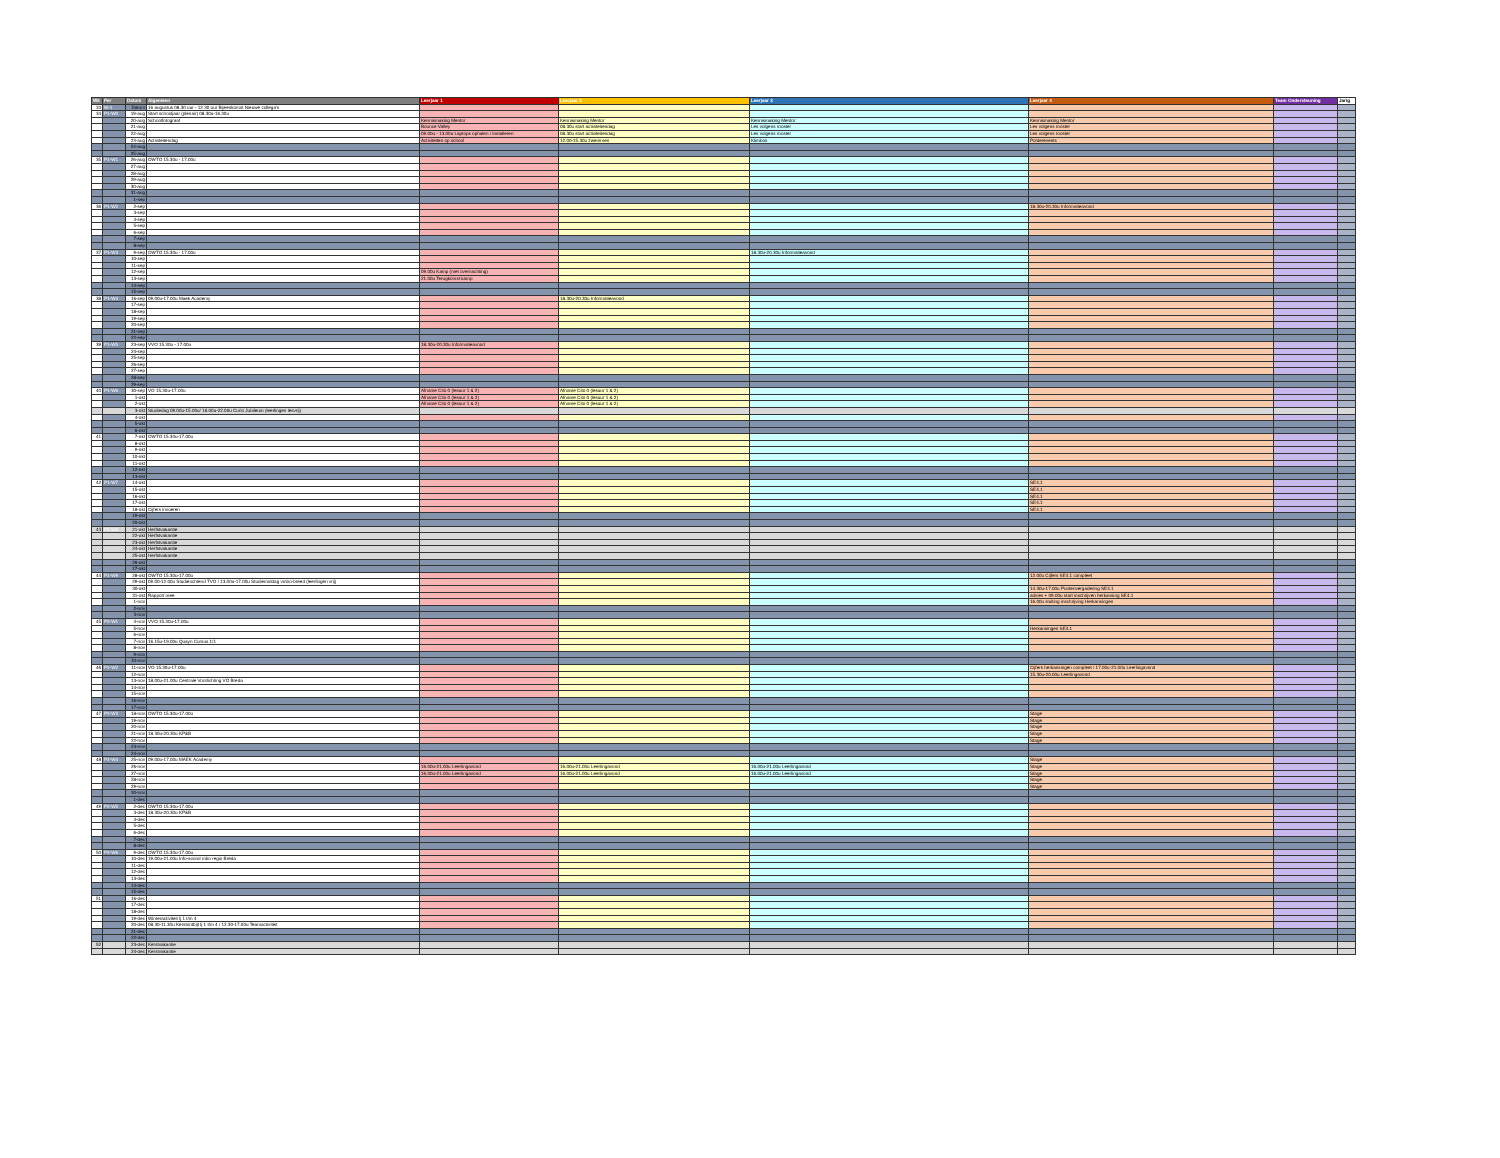| Wk | Per | Datum | Algemeen | Leerjaar 1 | Leerjaar 2 | Leerjaar 3 | Leerjaar 4 | Team Ondersteuning | Jarig |
| --- | --- | --- | --- | --- | --- | --- | --- | --- | --- |
| 33 | W-1 | Datum | 16 augustus 08.30 uur - 12.30 uur Bijeenkomst Nieuwe collega's | | | | | | |
| 34 | P1-W0 | 19-aug | Start schooljaar (plenair) 08.30u-16.30u | | | | | | |
| | | 20-aug | Schoolfotograaf | Kennismaking Mentor | Kennismaking Mentor | Kennismaking Mentor | Kennismaking Mentor | | |
| | | 21-aug | | Bounce Valley | 08.30u start activiteitendag | Les volgens rooster | Les volgens rooster | | |
| | | 22-aug | | 09.00u - 13.00u Laptops ophalen / Installeren | 08.30u start activiteitendag | Les volgens rooster | Les volgens rooster | | |
| | | 23-aug | Activiteitendag | Activiteiten op school | 12.00-15.30u zwemmen | Klimbos | Polderevents | | |
| | | 24-aug | | | | | | | |
| | | 25-aug | | | | | | | |
| 35 | P1-W1 | 26-aug | OWTO 15.30u - 17.00u | | | | | | |
| | | 27-aug | | | | | | | |
| | | 28-aug | | | | | | | |
| | | 29-aug | | | | | | | |
| | | 30-aug | | | | | | | |
| | | 31-aug | | | | | | | |
| | | 1-sep | | | | | | | |
| 36 | P1-W2 | 2-sep | | | | | 18.30u-20.30u Informatieavond | | |
| | | 3-sep | | | | | | | |
| | | 4-sep | | | | | | | |
| | | 5-sep | | | | | | | |
| | | 6-sep | | | | | | | |
| | | 7-sep | | | | | | | |
| | | 8-sep | | | | | | | |
| 37 | P1-W3 | 9-sep | OWTO 15.30u - 17.00u | | | 18.30u-20.30u Informatieavond | | | |
| | | 10-sep | | | | | | | |
| | | 11-sep | | | | | | | |
| | | 12-sep | | 09.00u Kamp (met overnachting) | | | | | |
| | | 13-sep | | 21.00u Terugkomst kamp | | | | | |
| | | 14-sep | | | | | | | |
| | | 15-sep | | | | | | | |
| 38 | P1-W4 | 16-sep | 09.00u-17.00u Maek Academy | | 18.30u-20.30u Informatieavond | | | | |
| | | 17-sep | | | | | | | |
| | | 18-sep | | | | | | | |
| | | 19-sep | | | | | | | |
| | | 20-sep | | | | | | | |
| | | 21-sep | | | | | | | |
| | | 22-sep | | | | | | | |
| 39 | P1-W5 | 23-sep | VVO 15.30u - 17.00u | 18.30u-20.30u Informatieavond | | | | | |
| | | 24-sep | | | | | | | |
| | | 25-sep | | | | | | | |
| | | 26-sep | | | | | | | |
| | | 27-sep | | | | | | | |
| | | 28-sep | | | | | | | |
| | | 29-sep | | | | | | | |
| 40 | P1-W6 | 30-sep | VO 15.30u-17.00u | Afname Cito 0 (lesuur 1 & 2) | Afname Cito 0 (lesuur 1 & 2) | | | | |
| | | 1-okt | | Afname Cito 0 (lesuur 1 & 2) | Afname Cito 0 (lesuur 1 & 2) | | | | |
| | | 2-okt | | Afname Cito 0 (lesuur 1 & 2) | Afname Cito 0 (lesuur 1 & 2) | | | | |
| | | 3-okt | Studiedag 09.00u-15.00u/ 16.00u-22.00u Curio Jubileum (leerlingen lesvrij) | | | | | | |
| | | 4-okt | | | | | | | |
| | | 5-okt | | | | | | | |
| | | 6-okt | | | | | | | |
| 41 | | 7-okt | OWTO 15.30u-17.00u | | | | | | |
| | | 8-okt | | | | | | | |
| | | 9-okt | | | | | | | |
| | | 10-okt | | | | | | | |
| | | 11-okt | | | | | | | |
| | | 12-okt | | | | | | | |
| | | 13-okt | | | | | | | |
| 42 | P1-W7 | 14-okt | | | | | SE4.1 | | |
| | | 15-okt | | | | | SE4.1 | | |
| | | 16-okt | | | | | SE4.1 | | |
| | | 17-okt | | | | | SE4.1 | | |
| | | 18-okt | Cijfers invoeren | | | | SE4.1 | | |
| | | 19-okt | | | | | | | |
| | | 20-okt | | | | | | | |
| 43 | P1-W8 | 21-okt | Herfstvakantie | | | | | | |
| | | 22-okt | Herfstvakantie | | | | | | |
| | | 23-okt | Herfstvakantie | | | | | | |
| | | 24-okt | Herfstvakantie | | | | | | |
| | | 25-okt | Herfstvakantie | | | | | | |
| | | 26-okt | | | | | | | |
| | | 27-okt | | | | | | | |
| 44 | P1-W9 | 28-okt | OWTO 15.30u-17.00u | | | | 12.00u Cijfers SE4.1 compleet | | |
| | | 29-okt | 09.00-12.00u Studieochtend TVO / 13.00u-17.00u Studiemiddag vmbo-breed (leerlingen vrij) | | | | | | |
| | | 30-okt | | | | | 14.30u-17.00u Puntenvergadering SE4.1 | | |
| | | 31-okt | Rapport mee | | | | advies + 09.00u start inschrijven herkansing SE4.1 | | |
| | | 1-nov | | | | | 16.00u sluiting inschrijving Herkansingen | | |
| | | 2-nov | | | | | | | |
| | | 3-nov | | | | | | | |
| 45 | P2-W1 | 4-nov | VVO 15.30u-17.00u | | | | | | |
| | | 5-nov | | | | | Herkansingen SE4.1 | | |
| | | 6-nov | | | | | | | |
| | | 7-nov | 16.15u-19.00u Quayn Cursus 1/1 | | | | | | |
| | | 8-nov | | | | | | | |
| | | 9-nov | | | | | | | |
| | | 10-nov | | | | | | | |
| 46 | P2-W2 | 11-nov | VO 15.30u-17.00u | | | | Cijfers herkansingen compleet / 17.00u-21.00u Leerlingavond | | |
| | | 12-nov | | | | | 15.30u-20.00u Leerlingavond | | |
| | | 13-nov | 18.00u-21.00u Centrale Voorlichting VO Breda | | | | | | |
| | | 14-nov | | | | | | | |
| | | 15-nov | | | | | | | |
| | | 16-nov | | | | | | | |
| | | 17-nov | | | | | | | |
| 47 | P2-W3 | 18-nov | OWTO 15.30u-17.00u | | | | Stage | | |
| | | 19-nov | | | | | Stage | | |
| | | 20-nov | | | | | Stage | | |
| | | 21-nov | 18.30u-20.30u KP&B | | | | Stage | | |
| | | 22-nov | | | | | Stage | | |
| | | 23-nov | | | | | | | |
| | | 24-nov | | | | | | | |
| 48 | P2-W4 | 25-nov | 09.00u-17.00u MAEK Academy | | | | Stage | | |
| | | 26-nov | | 16.00u-21.00u Leerlingavond | 16.00u-21.00u Leerlingavond | 16.00u-21.00u Leerlingavond | Stage | | |
| | | 27-nov | | 16.00u-21.00u Leerlingavond | 16.00u-21.00u Leerlingavond | 16.00u-21.00u Leerlingavond | Stage | | |
| | | 28-nov | | | | | Stage | | |
| | | 29-nov | | | | | Stage | | |
| | | 30-nov | | | | | | | |
| | | 1-dec | | | | | | | |
| 49 | P2-W5 | 2-dec | OWTO 15.30u-17.00u | | | | | | |
| | | 3-dec | 18.30u-20.30u KP&B | | | | | | |
| | | 4-dec | | | | | | | |
| | | 5-dec | | | | | | | |
| | | 6-dec | | | | | | | |
| | | 7-dec | | | | | | | |
| | | 8-dec | | | | | | | |
| 50 | P2-W6 | 9-dec | OWTO 15.30u-17.00u | | | | | | |
| | | 10-dec | 19.00u-21.00u Info-avond mbo regio Breda | | | | | | |
| | | 11-dec | | | | | | | |
| | | 12-dec | | | | | | | |
| | | 13-dec | | | | | | | |
| | | 14-dec | | | | | | | |
| | | 15-dec | | | | | | | |
| 51 | | 16-dec | | | | | | | |
| | | 17-dec | | | | | | | |
| | | 18-dec | | | | | | | |
| | | 19-dec | Winteractiviteit lj 1 t/m 4 | | | | | | |
| | | 20-dec | 08.30-11.30u Kerstontbijt lj 1 t/m 4 / 12.30-17.00u Teamactiviteit | | | | | | |
| | | 21-dec | | | | | | | |
| | | 22-dec | | | | | | | |
| 52 | | 23-dec | Kerstvakantie | | | | | | |
| | | 24-dec | Kerstvakantie | | | | | | |